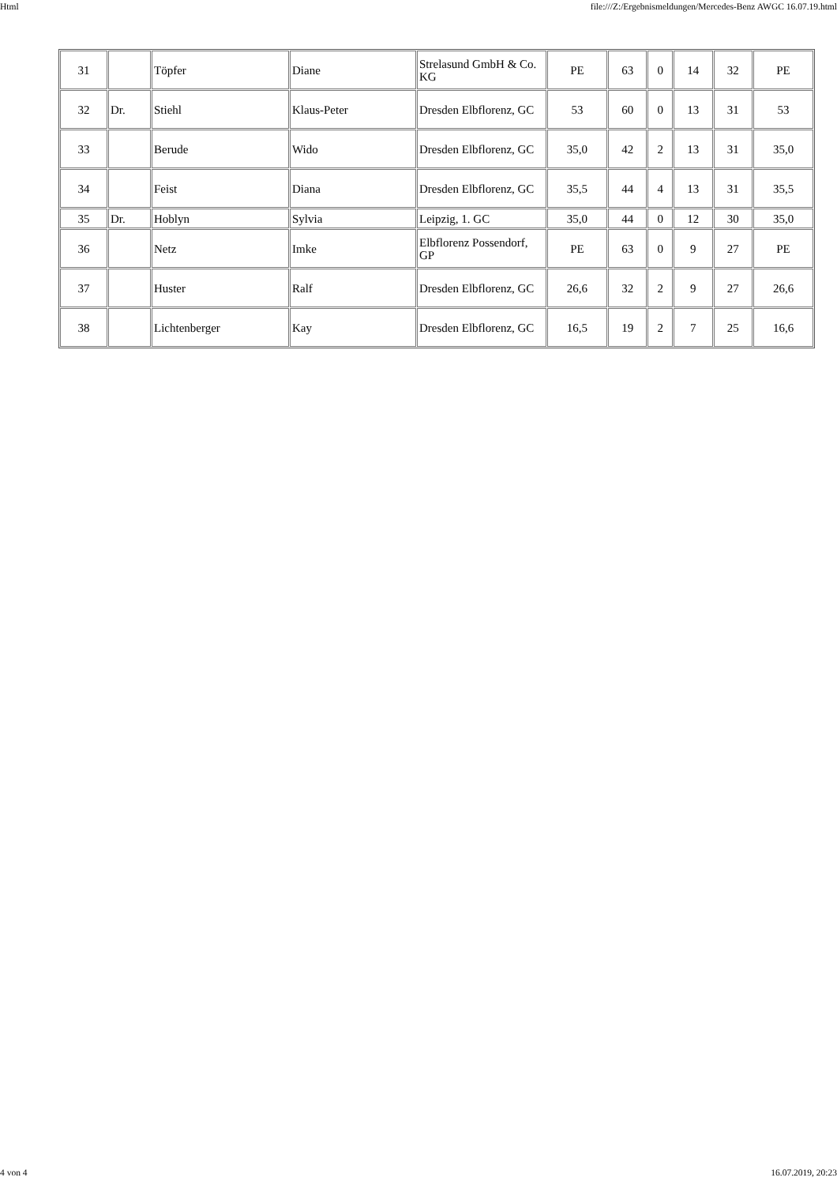Html file:///Z:/Ergebnismeldungen/Mercedes-Benz AWGC 16.07.19.html
| 31 | | Töpfer | Diane | Strelasund GmbH & Co. KG | PE | 63 | 0 | 14 | 32 | PE |
| 32 | Dr. | Stiehl | Klaus-Peter | Dresden Elbflorenz, GC | 53 | 60 | 0 | 13 | 31 | 53 |
| 33 | | Berude | Wido | Dresden Elbflorenz, GC | 35,0 | 42 | 2 | 13 | 31 | 35,0 |
| 34 | | Feist | Diana | Dresden Elbflorenz, GC | 35,5 | 44 | 4 | 13 | 31 | 35,5 |
| 35 | Dr. | Hoblyn | Sylvia | Leipzig, 1. GC | 35,0 | 44 | 0 | 12 | 30 | 35,0 |
| 36 | | Netz | Imke | Elbflorenz Possendorf, GP | PE | 63 | 0 | 9 | 27 | PE |
| 37 | | Huster | Ralf | Dresden Elbflorenz, GC | 26,6 | 32 | 2 | 9 | 27 | 26,6 |
| 38 | | Lichtenberger | Kay | Dresden Elbflorenz, GC | 16,5 | 19 | 2 | 7 | 25 | 16,6 |
4 von 4 16.07.2019, 20:23